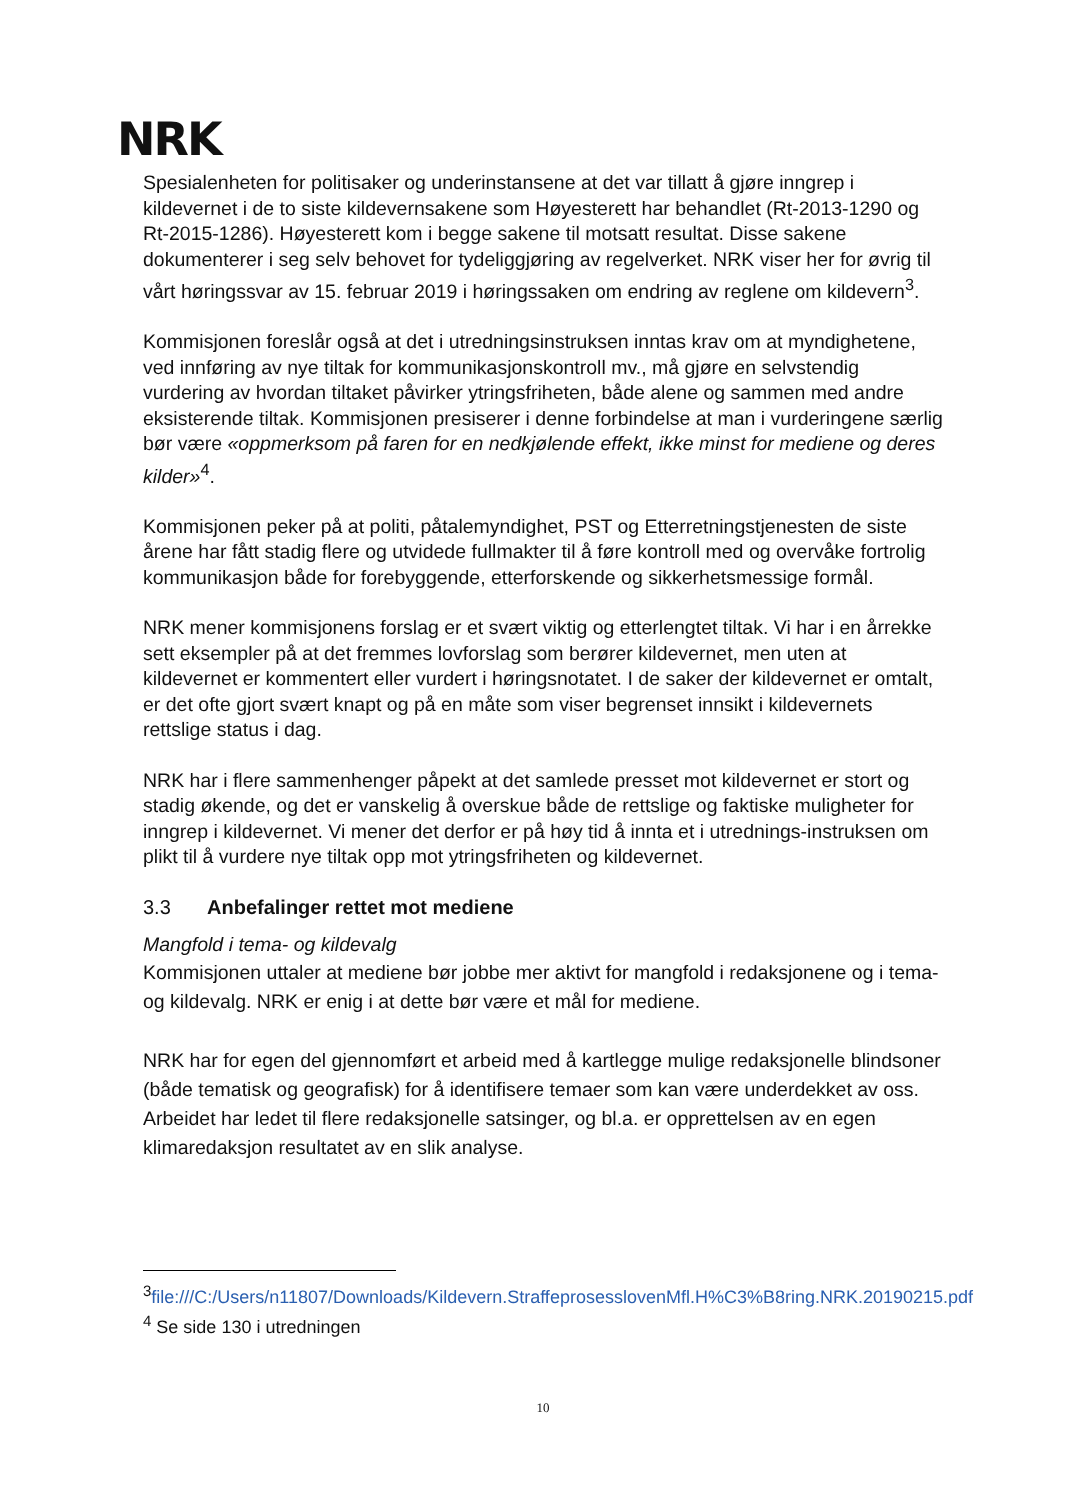NRK
Spesialenheten for politisaker og underinstansene at det var tillatt å gjøre inngrep i kildevernet i de to siste kildevernsakene som Høyesterett har behandlet (Rt-2013-1290 og Rt-2015-1286). Høyesterett kom i begge sakene til motsatt resultat. Disse sakene dokumenterer i seg selv behovet for tydeliggjøring av regelverket. NRK viser her for øvrig til vårt høringssvar av 15. februar 2019 i høringssaken om endring av reglene om kildevern<sup>3</sup>.
Kommisjonen foreslår også at det i utredningsinstruksen inntas krav om at myndighetene, ved innføring av nye tiltak for kommunikasjonskontroll mv., må gjøre en selvstendig vurdering av hvordan tiltaket påvirker ytringsfriheten, både alene og sammen med andre eksisterende tiltak. Kommisjonen presiserer i denne forbindelse at man i vurderingene særlig bør være «oppmerksom på faren for en nedkjølende effekt, ikke minst for mediene og deres kilder»<sup>4</sup>.
Kommisjonen peker på at politi, påtalemyndighet, PST og Etterretningstjenesten de siste årene har fått stadig flere og utvidede fullmakter til å føre kontroll med og overvåke fortrolig kommunikasjon både for forebyggende, etterforskende og sikkerhetsmessige formål.
NRK mener kommisjonens forslag er et svært viktig og etterlengtet tiltak. Vi har i en årrekke sett eksempler på at det fremmes lovforslag som berører kildevernet, men uten at kildevernet er kommentert eller vurdert i høringsnotatet. I de saker der kildevernet er omtalt, er det ofte gjort svært knapt og på en måte som viser begrenset innsikt i kildevernets rettslige status i dag.
NRK har i flere sammenhenger påpekt at det samlede presset mot kildevernet er stort og stadig økende, og det er vanskelig å overskue både de rettslige og faktiske muligheter for inngrep i kildevernet. Vi mener det derfor er på høy tid å innta et i utrednings-instruksen om plikt til å vurdere nye tiltak opp mot ytringsfriheten og kildevernet.
3.3 Anbefalinger rettet mot mediene
Mangfold i tema- og kildevalg
Kommisjonen uttaler at mediene bør jobbe mer aktivt for mangfold i redaksjonene og i tema- og kildevalg. NRK er enig i at dette bør være et mål for mediene.
NRK har for egen del gjennomført et arbeid med å kartlegge mulige redaksjonelle blindsoner (både tematisk og geografisk) for å identifisere temaer som kan være underdekket av oss. Arbeidet har ledet til flere redaksjonelle satsinger, og bl.a. er opprettelsen av en egen klimaredaksjon resultatet av en slik analyse.
<sup>3</sup> file:///C:/Users/n11807/Downloads/Kildevern.StraffeprosesslovenMfl.H%C3%B8ring.NRK.20190215.pdf
<sup>4</sup> Se side 130 i utredningen
10